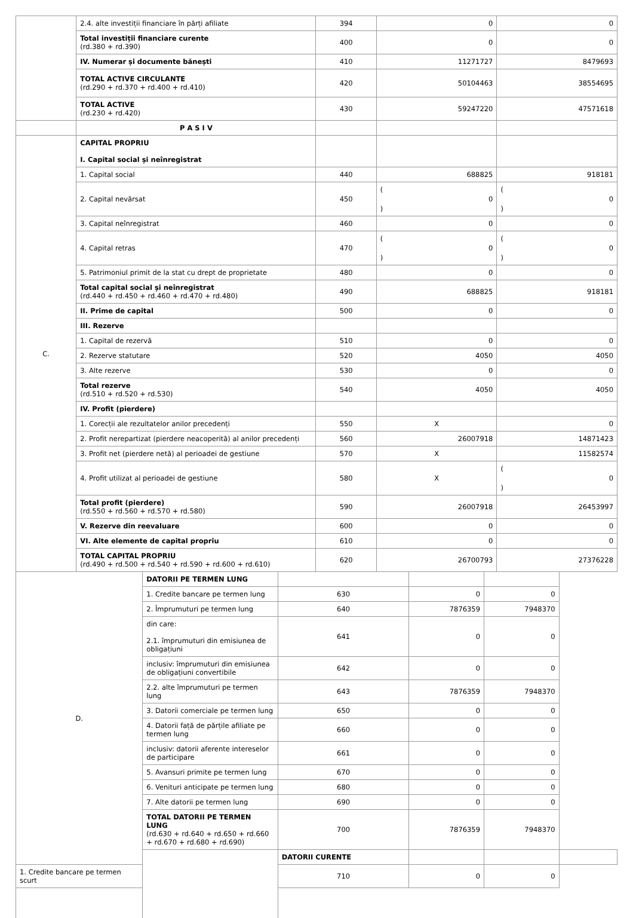| | 2.4. alte investiții financiare în părți afiliate | 394 | 0 | 0 |
| | Total investiții financiare curente (rd.380 + rd.390) | 400 | 0 | 0 |
| | IV. Numerar și documente bănești | 410 | 11271727 | 8479693 |
| | TOTAL ACTIVE CIRCULANTE (rd.290 + rd.370 + rd.400 + rd.410) | 420 | 50104463 | 38554695 |
| | TOTAL ACTIVE (rd.230 + rd.420) | 430 | 59247220 | 47571618 |
| | P A S I V | | | |
| C. | CAPITAL PROPRIU I. Capital social și neînregistrat | | | |
| | 1. Capital social | 440 | 688825 | 918181 |
| | 2. Capital nevărsat | 450 | ( ) 0 | ( ) 0 |
| | 3. Capital neînregistrat | 460 | 0 | 0 |
| | 4. Capital retras | 470 | ( ) 0 | ( ) 0 |
| | 5. Patrimoniul primit de la stat cu drept de proprietate | 480 | 0 | 0 |
| | Total capital social și neînregistrat (rd.440 + rd.450 + rd.460 + rd.470 + rd.480) | 490 | 688825 | 918181 |
| | II. Prime de capital | 500 | 0 | 0 |
| | III. Rezerve | | | |
| | 1. Capital de rezervă | 510 | 0 | 0 |
| | 2. Rezerve statutare | 520 | 4050 | 4050 |
| | 3. Alte rezerve | 530 | 0 | 0 |
| | Total rezerve (rd.510 + rd.520 + rd.530) | 540 | 4050 | 4050 |
| | IV. Profit (pierdere) | | | |
| | 1. Corecții ale rezultatelor anilor precedenți | 550 | X | 0 |
| | 2. Profit nerepartizat (pierdere neacoperită) al anilor precedenți | 560 | 26007918 | 14871423 |
| | 3. Profit net (pierdere netă) al perioadei de gestiune | 570 | X | 11582574 |
| | 4. Profit utilizat al perioadei de gestiune | 580 | X | ( ) 0 |
| | Total profit (pierdere) (rd.550 + rd.560 + rd.570 + rd.580) | 590 | 26007918 | 26453997 |
| | V. Rezerve din reevaluare | 600 | 0 | 0 |
| | VI. Alte elemente de capital propriu | 610 | 0 | 0 |
| | TOTAL CAPITAL PROPRIU (rd.490 + rd.500 + rd.540 + rd.590 + rd.600 + rd.610) | 620 | 26700793 | 27376228 |
| D. | DATORII PE TERMEN LUNG | | | | |
| | 1. Credite bancare pe termen lung | 630 | 0 | 0 | |
| | 2. Împrumuturi pe termen lung | 640 | 7876359 | 7948370 | |
| | din care: 2.1. împrumuturi din emisiunea de obligațiuni | 641 | 0 | 0 | |
| | inclusiv: împrumuturi din emisiunea de obligațiuni convertibile | 642 | 0 | 0 | |
| | 2.2. alte împrumuturi pe termen lung | 643 | 7876359 | 7948370 | |
| | 3. Datorii comerciale pe termen lung | 650 | 0 | 0 | |
| | 4. Datorii față de părțile afiliate pe termen lung | 660 | 0 | 0 | |
| | inclusiv: datorii aferente intereselor de participare | 661 | 0 | 0 | |
| | 5. Avansuri primite pe termen lung | 670 | 0 | 0 | |
| | 6. Venituri anticipate pe termen lung | 680 | 0 | 0 | |
| | 7. Alte datorii pe termen lung | 690 | 0 | 0 | |
| | TOTAL DATORII PE TERMEN LUNG (rd.630 + rd.640 + rd.650 + rd.660 + rd.670 + rd.680 + rd.690) | 700 | 7876359 | 7948370 | |
| | | DATORII CURENTE | | | |
| 1. Credite bancare pe termen scurt | | 710 | 0 | 0 | |